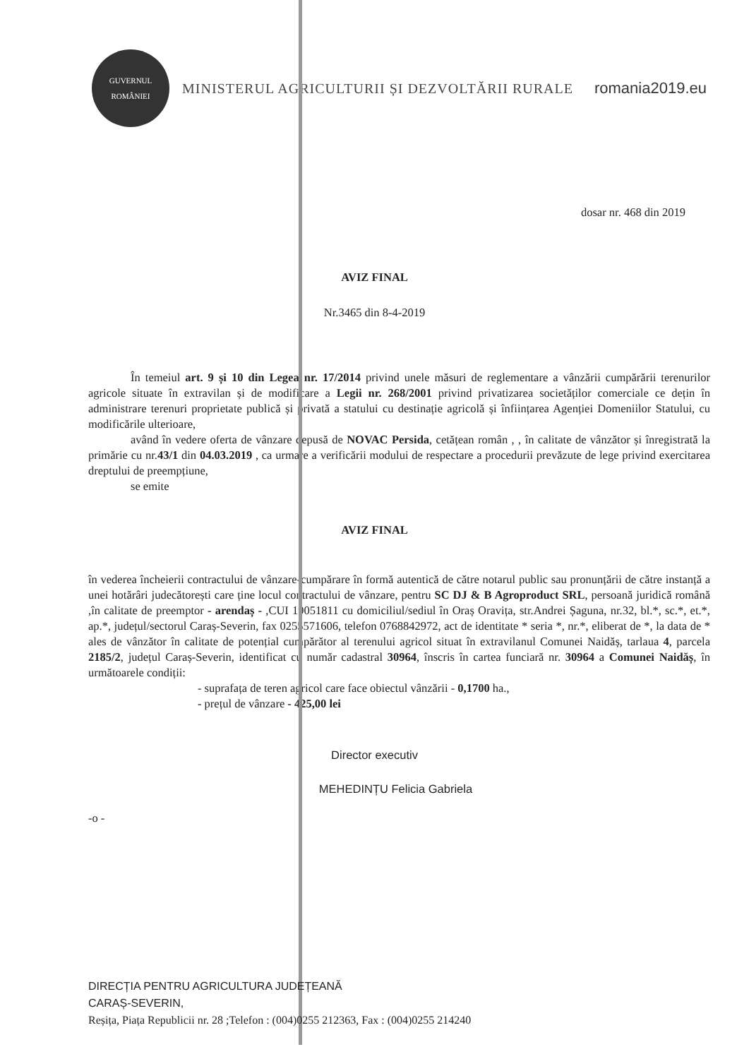GUVERNUL
ROMÂNIEI
MINISTERUL AGRICULTURII ȘI DEZVOLTĂRII RURALE
romania2019.eu
dosar nr. 468 din 2019
AVIZ FINAL
Nr.3465 din 8-4-2019
În temeiul art. 9 și 10 din Legea nr. 17/2014 privind unele măsuri de reglementare a vânzării cumpărării terenurilor agricole situate în extravilan și de modificare a Legii nr. 268/2001 privind privatizarea societăților comerciale ce dețin în administrare terenuri proprietate publică și privată a statului cu destinație agricolă și înființarea Agenției Domeniilor Statului, cu modificările ulterioare,
având în vedere oferta de vânzare depusă de NOVAC Persida, cetățean român , , în calitate de vânzător și înregistrată la primărie cu nr.43/1 din 04.03.2019 , ca urmare a verificării modului de respectare a procedurii prevăzute de lege privind exercitarea dreptului de preempțiune,
se emite
AVIZ FINAL
în vederea încheierii contractului de vânzare-cumpărare în formă autentică de către notarul public sau pronunțării de către instanță a unei hotărâri judecătorești care ține locul contractului de vânzare, pentru SC DJ & B Agroproduct SRL, persoană juridică română ,în calitate de preemptor - arendaș - ,CUI 19051811 cu domiciliul/sediul în Oraș Oravița, str.Andrei Șaguna, nr.32, bl.*, sc.*, et.*, ap.*, județul/sectorul Caraș-Severin, fax 0255571606, telefon 0768842972, act de identitate * seria *, nr.*, eliberat de *, la data de * ales de vânzător în calitate de potențial cumpărător al terenului agricol situat în extravilanul Comunei Naidăș, tarlaua 4, parcela 2185/2, județul Caraș-Severin, identificat cu număr cadastral 30964, înscris în cartea funciară nr. 30964 a Comunei Naidăș, în următoarele condiții:
- suprafața de teren agricol care face obiectul vânzării - 0,1700 ha.,
- prețul de vânzare - 425,00 lei
Director executiv
MEHEDINȚU Felicia Gabriela
-o -
DIRECȚIA PENTRU AGRICULTURA JUDEȚEANĂ
CARAȘ-SEVERIN,
Reșița, Piața Republicii nr. 28 ;Telefon : (004)0255 212363, Fax : (004)0255 214240